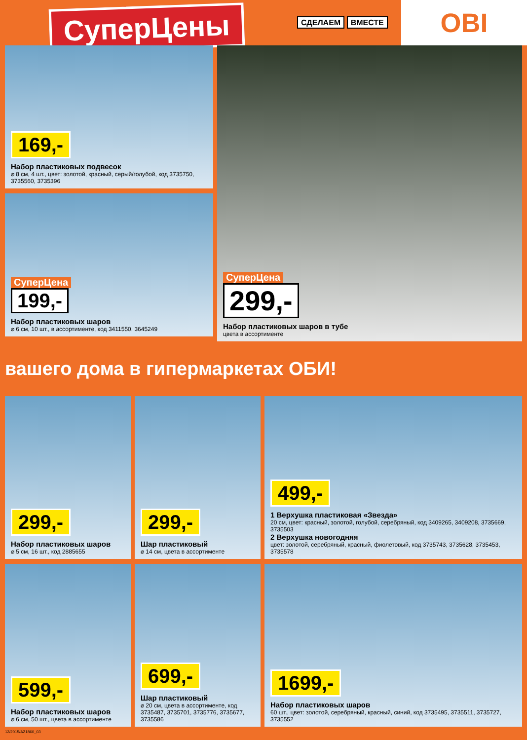СуперЦены
СДЕЛАЕМ ВМЕСТЕ
OBI
169,-
Набор пластиковых подвесок
⌀ 8 см, 4 шт., цвет: золотой, красный, серый/голубой, код 3735750, 3735560, 3735396
СуперЦена
199,-
Набор пластиковых шаров
⌀ 6 см, 10 шт., в ассортименте, код 3411550, 3645249
СуперЦена
299,-
Набор пластиковых шаров в тубе
цвета в ассортименте
вашего дома в гипермаркетах ОБИ!
299,-
Набор пластиковых шаров
⌀ 5 см, 16 шт., код 2885655
299,-
Шар пластиковый
⌀ 14 см, цвета в ассортименте
499,-
1 Верхушка пластиковая «Звезда»
20 см, цвет: красный, золотой, голубой, серебряный, код 3409265, 3409208, 3735669, 3735503
2 Верхушка новогодняя
цвет: золотой, серебряный, красный, фиолетовый, код 3735743, 3735628, 3735453, 3735578
599,-
Набор пластиковых шаров
⌀ 6 см, 50 шт., цвета в ассортименте
699,-
Шар пластиковый
⌀ 20 см, цвета в ассортименте, код 3735487, 3735701, 3735776, 3735677, 3735586
1699,-
Набор пластиковых шаров
60 шт., цвет: золотой, серебряный, красный, синий, код 3735495, 3735511, 3735727, 3735552
12/2015/AZ1860_03